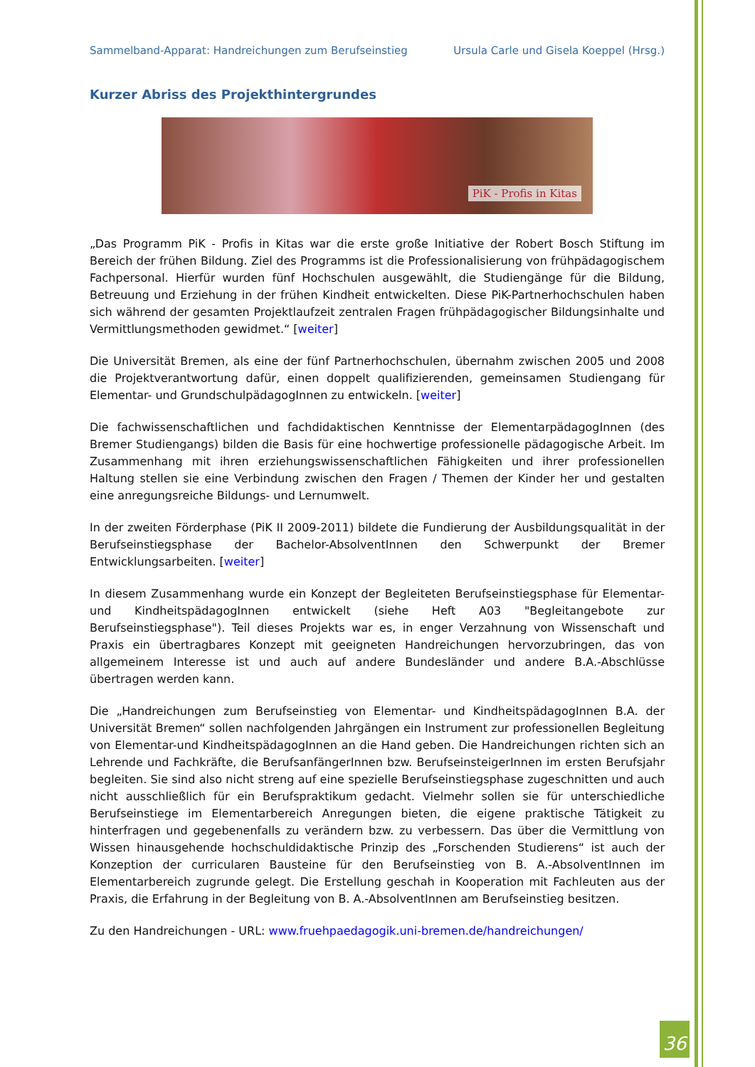Sammelband-Apparat: Handreichungen zum Berufseinstieg Ursula Carle und Gisela Koeppel (Hrsg.)
Kurzer Abriss des Projekthintergrundes
PiK - Profis in Kitas
„Das Programm PiK - Profis in Kitas war die erste große Initiative der Robert Bosch Stiftung im Bereich der frühen Bildung. Ziel des Programms ist die Professionalisierung von frühpädagogischem Fachpersonal. Hierfür wurden fünf Hochschulen ausgewählt, die Studiengänge für die Bildung, Betreuung und Erziehung in der frühen Kindheit entwickelten. Diese PiK-Partnerhochschulen haben sich während der gesamten Projektlaufzeit zentralen Fragen frühpädagogischer Bildungsinhalte und Vermittlungsmethoden gewidmet.“ [weiter]
Die Universität Bremen, als eine der fünf Partnerhochschulen, übernahm zwischen 2005 und 2008 die Projektverantwortung dafür, einen doppelt qualifizierenden, gemeinsamen Studiengang für Elementar- und GrundschulpädagogInnen zu entwickeln. [weiter]
Die fachwissenschaftlichen und fachdidaktischen Kenntnisse der ElementarpädagogInnen (des Bremer Studiengangs) bilden die Basis für eine hochwertige professionelle pädagogische Arbeit. Im Zusammenhang mit ihren erziehungswissenschaftlichen Fähigkeiten und ihrer professionellen Haltung stellen sie eine Verbindung zwischen den Fragen / Themen der Kinder her und gestalten eine anregungsreiche Bildungs- und Lernumwelt.
In der zweiten Förderphase (PiK II 2009-2011) bildete die Fundierung der Ausbildungsqualität in der Berufseinstiegsphase der Bachelor-AbsolventInnen den Schwerpunkt der Bremer Entwicklungsarbeiten. [weiter]
In diesem Zusammenhang wurde ein Konzept der Begleiteten Berufseinstiegsphase für Elementar- und KindheitspädagogInnen entwickelt (siehe Heft A03 "Begleitangebote zur Berufseinstiegsphase"). Teil dieses Projekts war es, in enger Verzahnung von Wissenschaft und Praxis ein übertragbares Konzept mit geeigneten Handreichungen hervorzubringen, das von allgemeinem Interesse ist und auch auf andere Bundesländer und andere B.A.-Abschlüsse übertragen werden kann.
Die „Handreichungen zum Berufseinstieg von Elementar- und KindheitspädagogInnen B.A. der Universität Bremen“ sollen nachfolgenden Jahrgängen ein Instrument zur professionellen Begleitung von Elementar-und KindheitspädagogInnen an die Hand geben. Die Handreichungen richten sich an Lehrende und Fachkräfte, die BerufsanfängerInnen bzw. BerufseinsteigerInnen im ersten Berufsjahr begleiten. Sie sind also nicht streng auf eine spezielle Berufseinstiegsphase zugeschnitten und auch nicht ausschließlich für ein Berufspraktikum gedacht. Vielmehr sollen sie für unterschiedliche Berufseinstiege im Elementarbereich Anregungen bieten, die eigene praktische Tätigkeit zu hinterfragen und gegebenenfalls zu verändern bzw. zu verbessern. Das über die Vermittlung von Wissen hinausgehende hochschuldidaktische Prinzip des „Forschenden Studierens“ ist auch der Konzeption der curricularen Bausteine für den Berufseinstieg von B. A.-AbsolventInnen im Elementarbereich zugrunde gelegt. Die Erstellung geschah in Kooperation mit Fachleuten aus der Praxis, die Erfahrung in der Begleitung von B. A.-AbsolventInnen am Berufseinstieg besitzen.
Zu den Handreichungen - URL: www.fruehpaedagogik.uni-bremen.de/handreichungen/
36